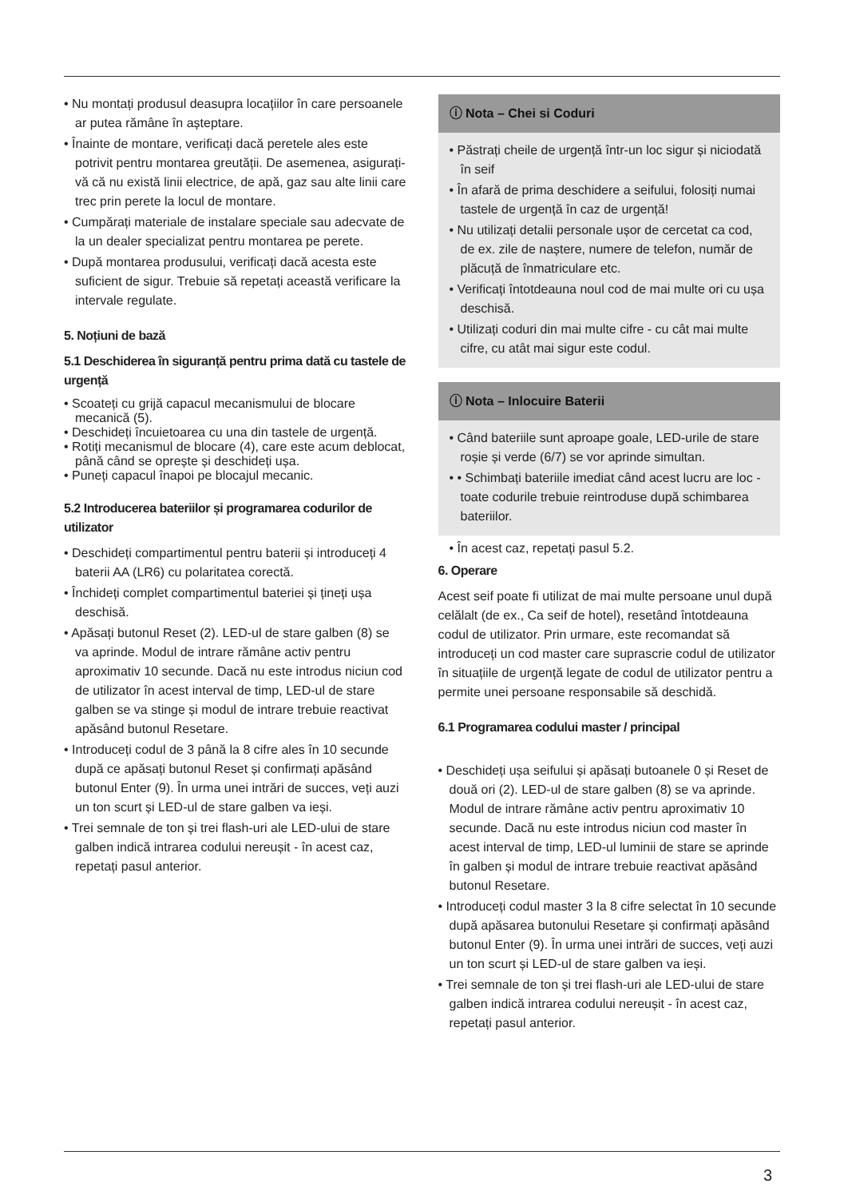• Nu montați produsul deasupra locațiilor în care persoanele ar putea rămâne în așteptare.
• Înainte de montare, verificați dacă peretele ales este potrivit pentru montarea greutății. De asemenea, asigurați-vă că nu există linii electrice, de apă, gaz sau alte linii care trec prin perete la locul de montare.
• Cumpărați materiale de instalare speciale sau adecvate de la un dealer specializat pentru montarea pe perete.
• După montarea produsului, verificați dacă acesta este suficient de sigur. Trebuie să repetați această verificare la intervale regulate.
5. Noțiuni de bază
5.1 Deschiderea în siguranță pentru prima dată cu tastele de urgență
• Scoateți cu grijă capacul mecanismului de blocare mecanică (5).
• Deschideți încuietoarea cu una din tastele de urgență.
• Rotiți mecanismul de blocare (4), care este acum deblocat, până când se oprește și deschideți ușa.
• Puneți capacul înapoi pe blocajul mecanic.
5.2 Introducerea bateriilor și programarea codurilor de utilizator
• Deschideți compartimentul pentru baterii și introduceți 4 baterii AA (LR6) cu polaritatea corectă.
• Închideți complet compartimentul bateriei și țineți ușa deschisă.
• Apăsați butonul Reset (2). LED-ul de stare galben (8) se va aprinde. Modul de intrare rămâne activ pentru aproximativ 10 secunde. Dacă nu este introdus niciun cod de utilizator în acest interval de timp, LED-ul de stare galben se va stinge și modul de intrare trebuie reactivat apăsând butonul Resetare.
• Introduceți codul de 3 până la 8 cifre ales în 10 secunde după ce apăsați butonul Reset și confirmați apăsând butonul Enter (9). În urma unei intrări de succes, veți auzi un ton scurt și LED-ul de stare galben va ieși.
• Trei semnale de ton și trei flash-uri ale LED-ului de stare galben indică intrarea codului nereușit - în acest caz, repetați pasul anterior.
ⓘ Nota – Chei si Coduri
• Păstrați cheile de urgență într-un loc sigur și niciodată în seif
• În afară de prima deschidere a seifului, folosiți numai tastele de urgență în caz de urgență!
• Nu utilizați detalii personale ușor de cercetat ca cod, de ex. zile de naștere, numere de telefon, număr de plăcuță de înmatriculare etc.
• Verificați întotdeauna noul cod de mai multe ori cu ușa deschisă.
• Utilizați coduri din mai multe cifre - cu cât mai multe cifre, cu atât mai sigur este codul.
ⓘ Nota – Inlocuire Baterii
• Când bateriile sunt aproape goale, LED-urile de stare roșie și verde (6/7) se vor aprinde simultan.
• • Schimbați bateriile imediat când acest lucru are loc - toate codurile trebuie reintroduse după schimbarea bateriilor.
• În acest caz, repetați pasul 5.2.
6. Operare
Acest seif poate fi utilizat de mai multe persoane unul după celălalt (de ex., Ca seif de hotel), resetând întotdeauna codul de utilizator. Prin urmare, este recomandat să introduceți un cod master care suprascrie codul de utilizator în situațiile de urgență legate de codul de utilizator pentru a permite unei persoane responsabile să deschidă.
6.1 Programarea codului master / principal
• Deschideți ușa seifului și apăsați butoanele 0 și Reset de două ori (2). LED-ul de stare galben (8) se va aprinde. Modul de intrare rămâne activ pentru aproximativ 10 secunde. Dacă nu este introdus niciun cod master în acest interval de timp, LED-ul luminii de stare se aprinde în galben și modul de intrare trebuie reactivat apăsând butonul Resetare.
• Introduceți codul master 3 la 8 cifre selectat în 10 secunde după apăsarea butonului Resetare și confirmați apăsând butonul Enter (9). În urma unei intrări de succes, veți auzi un ton scurt și LED-ul de stare galben va ieși.
• Trei semnale de ton și trei flash-uri ale LED-ului de stare galben indică intrarea codului nereușit - în acest caz, repetați pasul anterior.
3